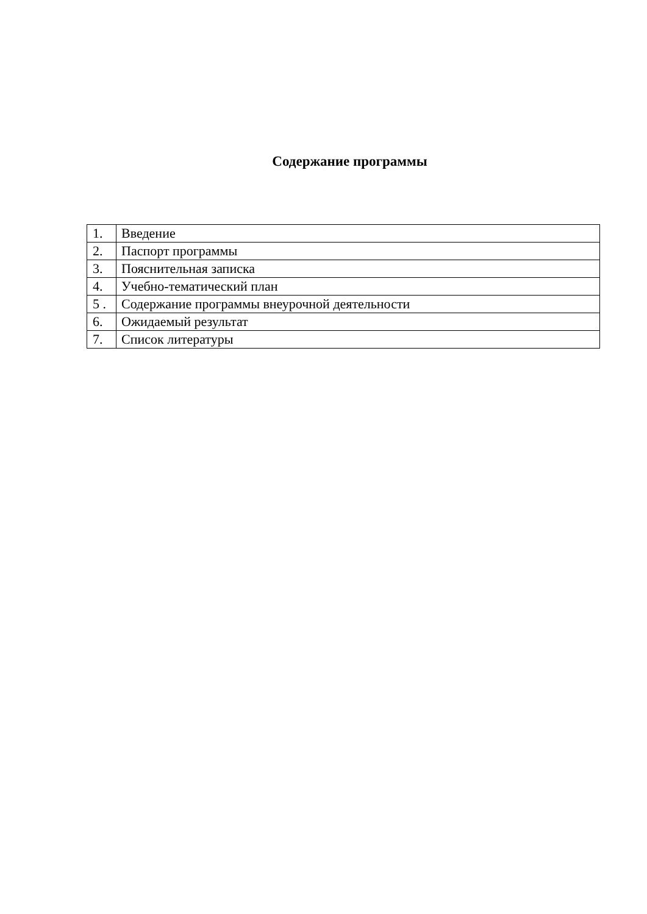Содержание программы
| 1. | Введение |
| 2. | Паспорт программы |
| 3. | Пояснительная записка |
| 4. | Учебно-тематический план |
| 5 . | Содержание программы внеурочной деятельности |
| 6. | Ожидаемый результат |
| 7. | Список литературы |